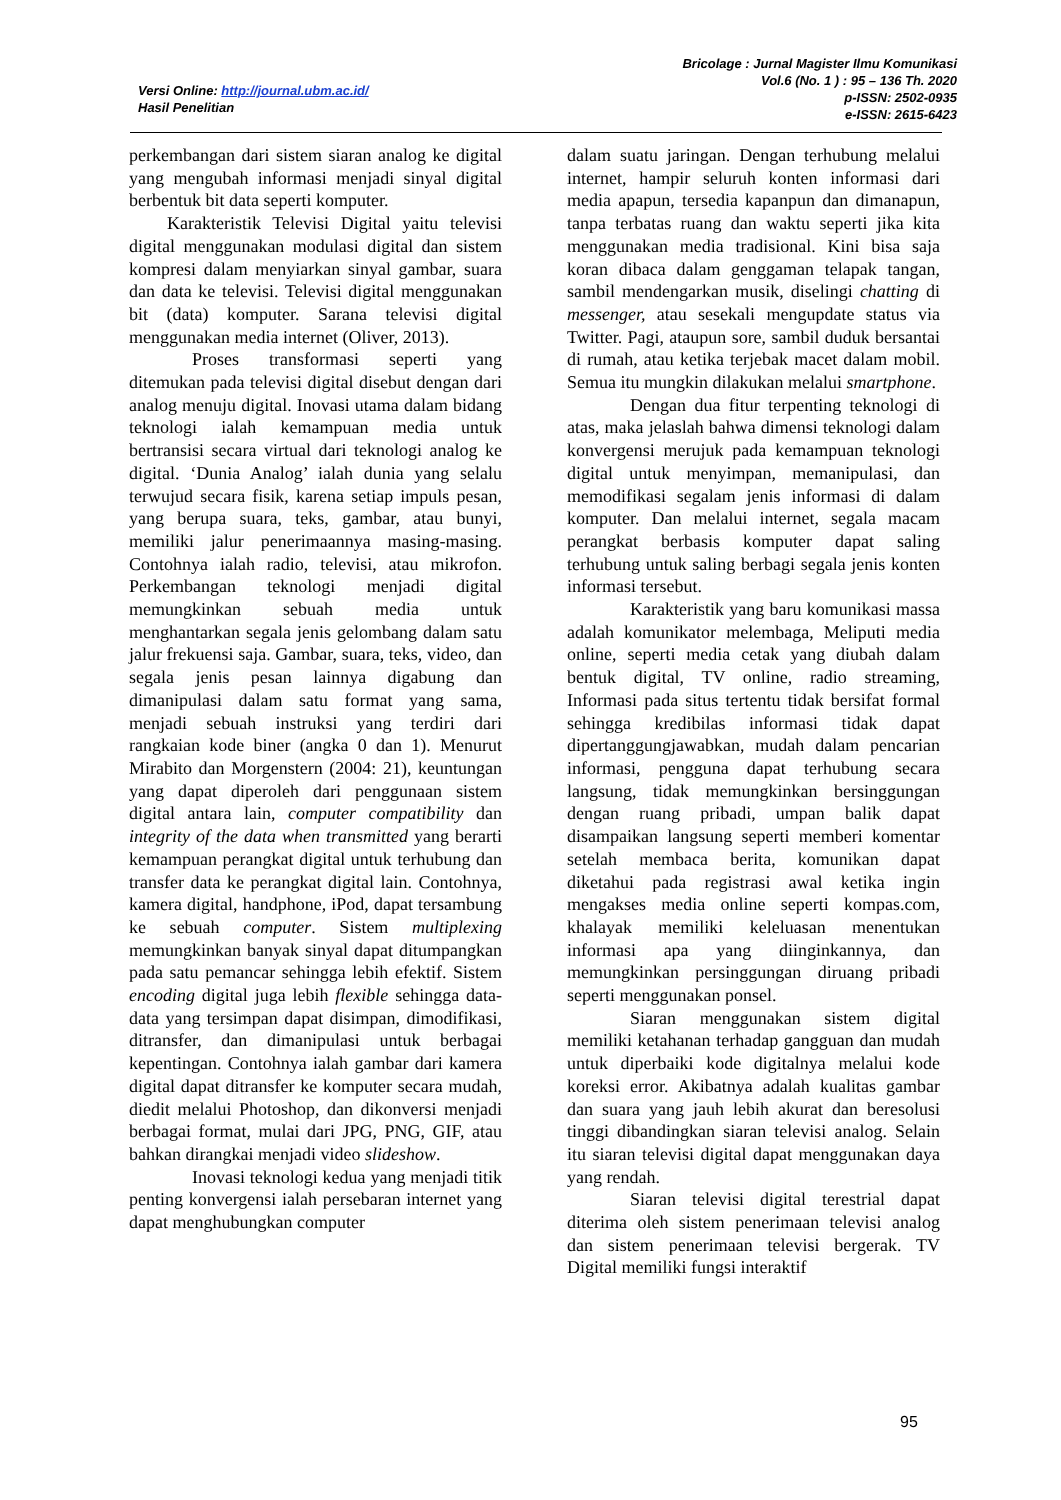Versi Online: http://journal.ubm.ac.id/
Hasil Penelitian
Bricolage : Jurnal Magister Ilmu Komunikasi
Vol.6 (No. 1 ) : 95 – 136 Th. 2020
p-ISSN: 2502-0935
e-ISSN: 2615-6423
perkembangan dari sistem siaran analog ke digital yang mengubah informasi menjadi sinyal digital berbentuk bit data seperti komputer.
Karakteristik Televisi Digital yaitu televisi digital menggunakan modulasi digital dan sistem kompresi dalam menyiarkan sinyal gambar, suara dan data ke televisi. Televisi digital menggunakan bit (data) komputer. Sarana televisi digital menggunakan media internet (Oliver, 2013).
Proses transformasi seperti yang ditemukan pada televisi digital disebut dengan dari analog menuju digital. Inovasi utama dalam bidang teknologi ialah kemampuan media untuk bertransisi secara virtual dari teknologi analog ke digital. ‘Dunia Analog’ ialah dunia yang selalu terwujud secara fisik, karena setiap impuls pesan, yang berupa suara, teks, gambar, atau bunyi, memiliki jalur penerimaannya masing-masing. Contohnya ialah radio, televisi, atau mikrofon. Perkembangan teknologi menjadi digital memungkinkan sebuah media untuk menghantarkan segala jenis gelombang dalam satu jalur frekuensi saja. Gambar, suara, teks, video, dan segala jenis pesan lainnya digabung dan dimanipulasi dalam satu format yang sama, menjadi sebuah instruksi yang terdiri dari rangkaian kode biner (angka 0 dan 1). Menurut Mirabito dan Morgenstern (2004: 21), keuntungan yang dapat diperoleh dari penggunaan sistem digital antara lain, computer compatibility dan integrity of the data when transmitted yang berarti kemampuan perangkat digital untuk terhubung dan transfer data ke perangkat digital lain. Contohnya, kamera digital, handphone, iPod, dapat tersambung ke sebuah computer. Sistem multiplexing memungkinkan banyak sinyal dapat ditumpangkan pada satu pemancar sehingga lebih efektif. Sistem encoding digital juga lebih flexible sehingga data-data yang tersimpan dapat disimpan, dimodifikasi, ditransfer, dan dimanipulasi untuk berbagai kepentingan. Contohnya ialah gambar dari kamera digital dapat ditransfer ke komputer secara mudah, diedit melalui Photoshop, dan dikonversi menjadi berbagai format, mulai dari JPG, PNG, GIF, atau bahkan dirangkai menjadi video slideshow.
Inovasi teknologi kedua yang menjadi titik penting konvergensi ialah persebaran internet yang dapat menghubungkan computer
dalam suatu jaringan. Dengan terhubung melalui internet, hampir seluruh konten informasi dari media apapun, tersedia kapanpun dan dimanapun, tanpa terbatas ruang dan waktu seperti jika kita menggunakan media tradisional. Kini bisa saja koran dibaca dalam genggaman telapak tangan, sambil mendengarkan musik, diselingi chatting di messenger, atau sesekali mengupdate status via Twitter. Pagi, ataupun sore, sambil duduk bersantai di rumah, atau ketika terjebak macet dalam mobil. Semua itu mungkin dilakukan melalui smartphone.
Dengan dua fitur terpenting teknologi di atas, maka jelaslah bahwa dimensi teknologi dalam konvergensi merujuk pada kemampuan teknologi digital untuk menyimpan, memanipulasi, dan memodifikasi segalam jenis informasi di dalam komputer. Dan melalui internet, segala macam perangkat berbasis komputer dapat saling terhubung untuk saling berbagi segala jenis konten informasi tersebut.
Karakteristik yang baru komunikasi massa adalah komunikator melembaga, Meliputi media online, seperti media cetak yang diubah dalam bentuk digital, TV online, radio streaming, Informasi pada situs tertentu tidak bersifat formal sehingga kredibilas informasi tidak dapat dipertanggungjawabkan, mudah dalam pencarian informasi, pengguna dapat terhubung secara langsung, tidak memungkinkan bersinggungan dengan ruang pribadi, umpan balik dapat disampaikan langsung seperti memberi komentar setelah membaca berita, komunikan dapat diketahui pada registrasi awal ketika ingin mengakses media online seperti kompas.com, khalayak memiliki keleluasan menentukan informasi apa yang diinginkannya, dan memungkinkan persinggungan diruang pribadi seperti menggunakan ponsel.
Siaran menggunakan sistem digital memiliki ketahanan terhadap gangguan dan mudah untuk diperbaiki kode digitalnya melalui kode koreksi error. Akibatnya adalah kualitas gambar dan suara yang jauh lebih akurat dan beresolusi tinggi dibandingkan siaran televisi analog. Selain itu siaran televisi digital dapat menggunakan daya yang rendah.
Siaran televisi digital terestrial dapat diterima oleh sistem penerimaan televisi analog dan sistem penerimaan televisi bergerak. TV Digital memiliki fungsi interaktif
95